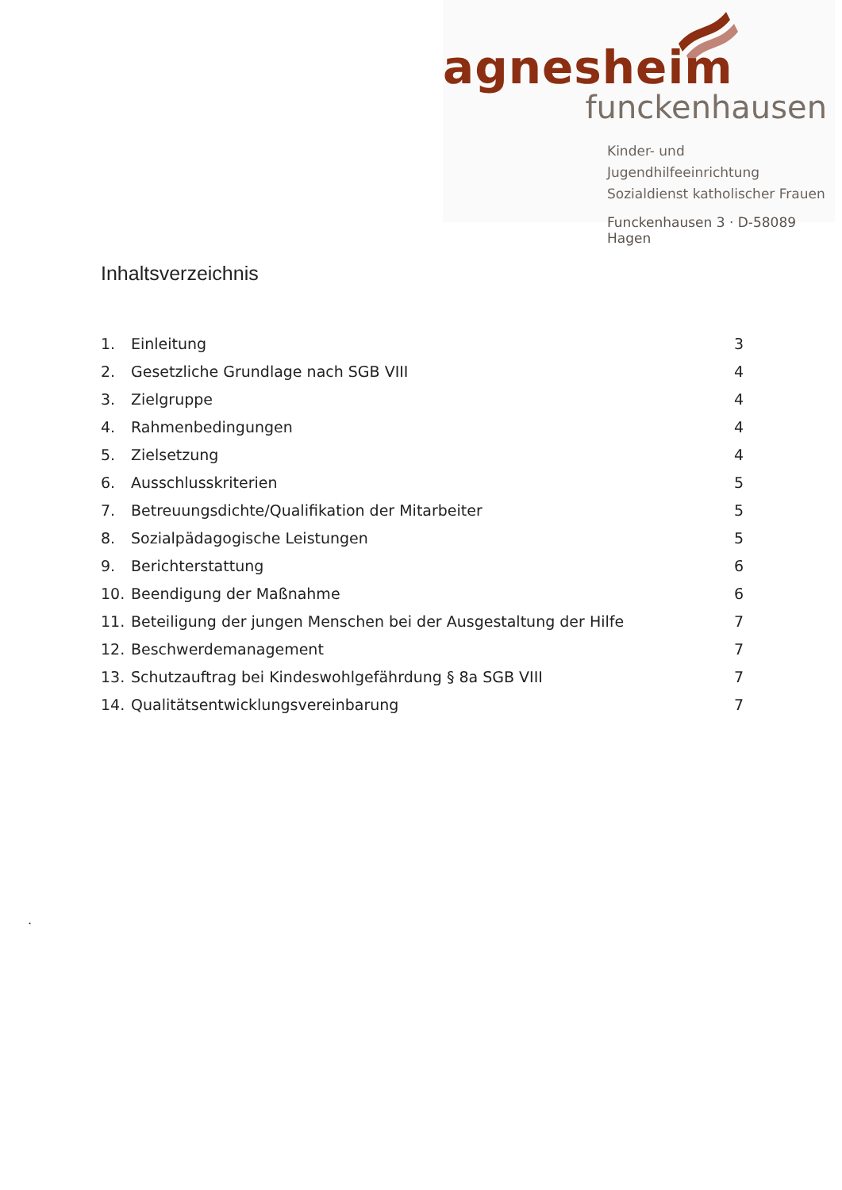agnesheim
funckenhausen
Kinder- und Jugendhilfeeinrichtung
Sozialdienst katholischer Frauen
Funckenhausen 3 · D-58089 Hagen
Inhaltsverzeichnis
1. Einleitung 3
2. Gesetzliche Grundlage nach SGB VIII 4
3. Zielgruppe 4
4. Rahmenbedingungen 4
5. Zielsetzung 4
6. Ausschlusskriterien 5
7. Betreuungsdichte/Qualifikation der Mitarbeiter 5
8. Sozialpädagogische Leistungen 5
9. Berichterstattung 6
10. Beendigung der Maßnahme 6
11. Beteiligung der jungen Menschen bei der Ausgestaltung der Hilfe 7
12. Beschwerdemanagement 7
13. Schutzauftrag bei Kindeswohlgefährdung § 8a SGB VIII 7
14. Qualitätsentwicklungsvereinbarung 7
.